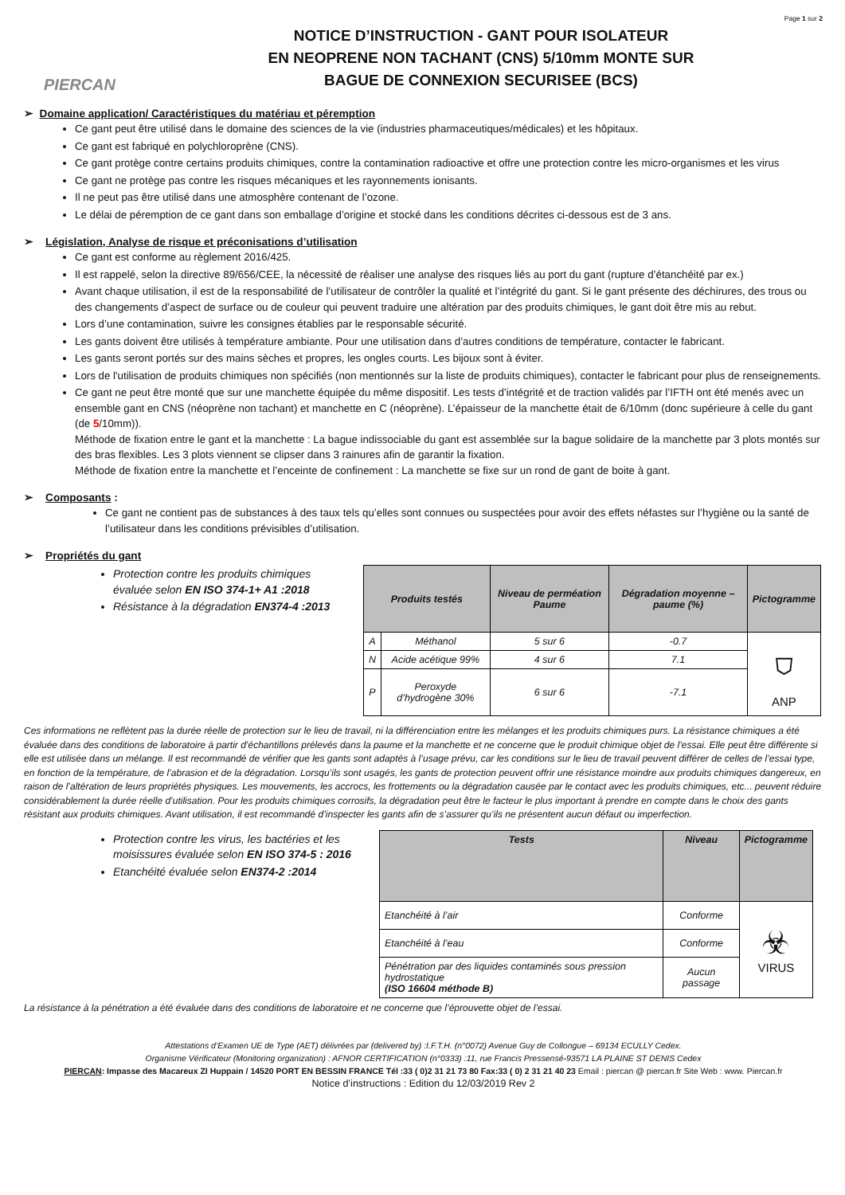Page 1 sur 2
PIERCAN
NOTICE D’INSTRUCTION - GANT POUR ISOLATEUR
EN NEOPRENE NON TACHANT (CNS) 5/10mm MONTE SUR
BAGUE DE CONNEXION SECURISEE (BCS)
➢ Domaine application/ Caractéristiques du matériau et péremption
Ce gant peut être utilisé dans le domaine des sciences de la vie (industries pharmaceutiques/médicales) et les hôpitaux.
Ce gant est fabriqué en polychloroprène (CNS).
Ce gant protège contre certains produits chimiques, contre la contamination radioactive et offre une protection contre les micro-organismes et les virus
Ce gant ne protège pas contre les risques mécaniques et les rayonnements ionisants.
Il ne peut pas être utilisé dans une atmosphère contenant de l’ozone.
Le délai de péremption de ce gant dans son emballage d’origine et stocké dans les conditions décrites ci-dessous est de 3 ans.
➢ Législation, Analyse de risque et préconisations d’utilisation
Ce gant est conforme au règlement 2016/425.
Il est rappelé, selon la directive 89/656/CEE, la nécessité de réaliser une analyse des risques liés au port du gant (rupture d’étanchéité par ex.)
Avant chaque utilisation, il est de la responsabilité de l’utilisateur de contrôler la qualité et l’intégrité du gant. Si le gant présente des déchirures, des trous ou des changements d’aspect de surface ou de couleur qui peuvent traduire une altération par des produits chimiques, le gant doit être mis au rebut.
Lors d’une contamination, suivre les consignes établies par le responsable sécurité.
Les gants doivent être utilisés à température ambiante. Pour une utilisation dans d’autres conditions de température, contacter le fabricant.
Les gants seront portés sur des mains sèches et propres, les ongles courts. Les bijoux sont à éviter.
Lors de l'utilisation de produits chimiques non spécifiés (non mentionnés sur la liste de produits chimiques), contacter le fabricant pour plus de renseignements.
Ce gant ne peut être monté que sur une manchette équipée du même dispositif. Les tests d’intégrité et de traction validés par l’IFTH ont été menés avec un ensemble gant en CNS (néoprène non tachant) et manchette en C (néoprène). L’épaisseur de la manchette était de 6/10mm (donc supérieure à celle du gant (de 5/10mm)).
Méthode de fixation entre le gant et la manchette : La bague indissociable du gant est assemblée sur la bague solidaire de la manchette par 3 plots montés sur des bras flexibles. Les 3 plots viennent se clipser dans 3 rainures afin de garantir la fixation.
Méthode de fixation entre la manchette et l’enceinte de confinement : La manchette se fixe sur un rond de gant de boite à gant.
➢ Composants :
Ce gant ne contient pas de substances à des taux tels qu’elles sont connues ou suspectées pour avoir des effets néfastes sur l’hygiène ou la santé de l’utilisateur dans les conditions prévisibles d’utilisation.
➢ Propriétés du gant
Protection contre les produits chimiques évaluée selon EN ISO 374-1+ A1 :2018
Résistance à la dégradation EN374-4 :2013
| Produits testés | | Niveau de perméation Paume | Dégradation moyenne – paume (%) | Pictogramme |
| --- | --- | --- | --- | --- |
| A | Méthanol | 5 sur 6 | -0.7 | ⛉ ANP |
| N | Acide acétique 99% | 4 sur 6 | 7.1 | |
| P | Peroxyde d’hydrogène 30% | 6 sur 6 | -7.1 | |
Ces informations ne reflètent pas la durée réelle de protection sur le lieu de travail, ni la différenciation entre les mélanges et les produits chimiques purs. La résistance chimiques a été évaluée dans des conditions de laboratoire à partir d’échantillons prélevés dans la paume et la manchette et ne concerne que le produit chimique objet de l’essai. Elle peut être différente si elle est utilisée dans un mélange. Il est recommandé de vérifier que les gants sont adaptés à l’usage prévu, car les conditions sur le lieu de travail peuvent différer de celles de l’essai type, en fonction de la température, de l’abrasion et de la dégradation. Lorsqu’ils sont usagés, les gants de protection peuvent offrir une résistance moindre aux produits chimiques dangereux, en raison de l’altération de leurs propriétés physiques. Les mouvements, les accrocs, les frottements ou la dégradation causée par le contact avec les produits chimiques, etc... peuvent réduire considérablement la durée réelle d’utilisation. Pour les produits chimiques corrosifs, la dégradation peut être le facteur le plus important à prendre en compte dans le choix des gants résistant aux produits chimiques. Avant utilisation, il est recommandé d’inspecter les gants afin de s’assurer qu’ils ne présentent aucun défaut ou imperfection.
Protection contre les virus, les bactéries et les moisissures évaluée selon EN ISO 374-5 : 2016
Etanchéité évaluée selon EN374-2 :2014
| Tests | Niveau | Pictogramme |
| --- | --- | --- |
| Etanchéité à l’air | Conforme | ☣ VIRUS |
| Etanchéité à l’eau | Conforme | |
| Pénétration par des liquides contaminés sous pression hydrostatique (ISO 16604 méthode B) | Aucun passage | |
La résistance à la pénétration a été évaluée dans des conditions de laboratoire et ne concerne que l’éprouvette objet de l’essai.
Attestations d’Examen UE de Type (AET) délivrées par (delivered by) :I.F.T.H. (n°0072) Avenue Guy de Collongue – 69134 ECULLY Cedex.
Organisme Vérificateur (Monitoring organization) : AFNOR CERTIFICATION (n°0333) :11, rue Francis Pressensé-93571 LA PLAINE ST DENIS Cedex
PIERCAN: Impasse des Macareux ZI Huppain / 14520 PORT EN BESSIN FRANCE Tél :33 ( 0)2 31 21 73 80 Fax:33 ( 0) 2 31 21 40 23 Email : piercan @ piercan.fr Site Web : www. Piercan.fr
Notice d’instructions : Edition du 12/03/2019 Rev 2